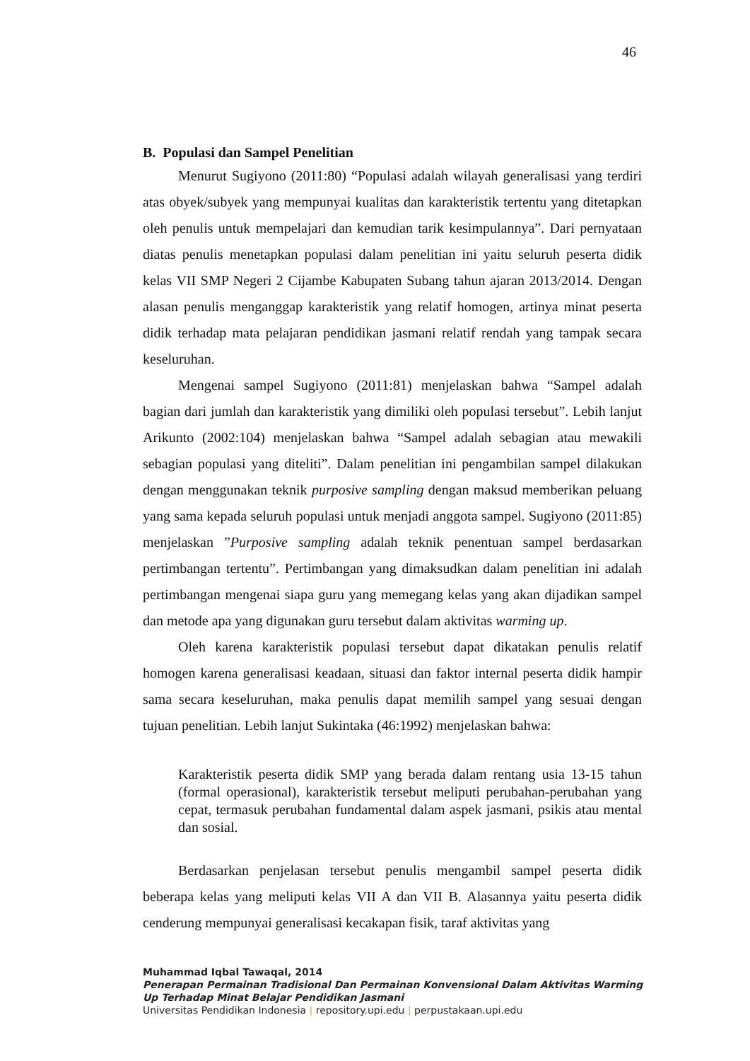46
B. Populasi dan Sampel Penelitian
Menurut Sugiyono (2011:80) “Populasi adalah wilayah generalisasi yang terdiri atas obyek/subyek yang mempunyai kualitas dan karakteristik tertentu yang ditetapkan oleh penulis untuk mempelajari dan kemudian tarik kesimpulannya”. Dari pernyataan diatas penulis menetapkan populasi dalam penelitian ini yaitu seluruh peserta didik kelas VII SMP Negeri 2 Cijambe Kabupaten Subang tahun ajaran 2013/2014. Dengan alasan penulis menganggap karakteristik yang relatif homogen, artinya minat peserta didik terhadap mata pelajaran pendidikan jasmani relatif rendah yang tampak secara keseluruhan.
Mengenai sampel Sugiyono (2011:81) menjelaskan bahwa “Sampel adalah bagian dari jumlah dan karakteristik yang dimiliki oleh populasi tersebut”. Lebih lanjut Arikunto (2002:104) menjelaskan bahwa “Sampel adalah sebagian atau mewakili sebagian populasi yang diteliti”. Dalam penelitian ini pengambilan sampel dilakukan dengan menggunakan teknik purposive sampling dengan maksud memberikan peluang yang sama kepada seluruh populasi untuk menjadi anggota sampel. Sugiyono (2011:85) menjelaskan ”Purposive sampling adalah teknik penentuan sampel berdasarkan pertimbangan tertentu”. Pertimbangan yang dimaksudkan dalam penelitian ini adalah pertimbangan mengenai siapa guru yang memegang kelas yang akan dijadikan sampel dan metode apa yang digunakan guru tersebut dalam aktivitas warming up.
Oleh karena karakteristik populasi tersebut dapat dikatakan penulis relatif homogen karena generalisasi keadaan, situasi dan faktor internal peserta didik hampir sama secara keseluruhan, maka penulis dapat memilih sampel yang sesuai dengan tujuan penelitian. Lebih lanjut Sukintaka (46:1992) menjelaskan bahwa:
Karakteristik peserta didik SMP yang berada dalam rentang usia 13-15 tahun (formal operasional), karakteristik tersebut meliputi perubahan-perubahan yang cepat, termasuk perubahan fundamental dalam aspek jasmani, psikis atau mental dan sosial.
Berdasarkan penjelasan tersebut penulis mengambil sampel peserta didik beberapa kelas yang meliputi kelas VII A dan VII B. Alasannya yaitu peserta didik cenderung mempunyai generalisasi kecakapan fisik, taraf aktivitas yang
Muhammad Iqbal Tawaqal, 2014
Penerapan Permainan Tradisional Dan Permainan Konvensional Dalam Aktivitas Warming Up Terhadap Minat Belajar Pendidikan Jasmani
Universitas Pendidikan Indonesia | repository.upi.edu | perpustakaan.upi.edu